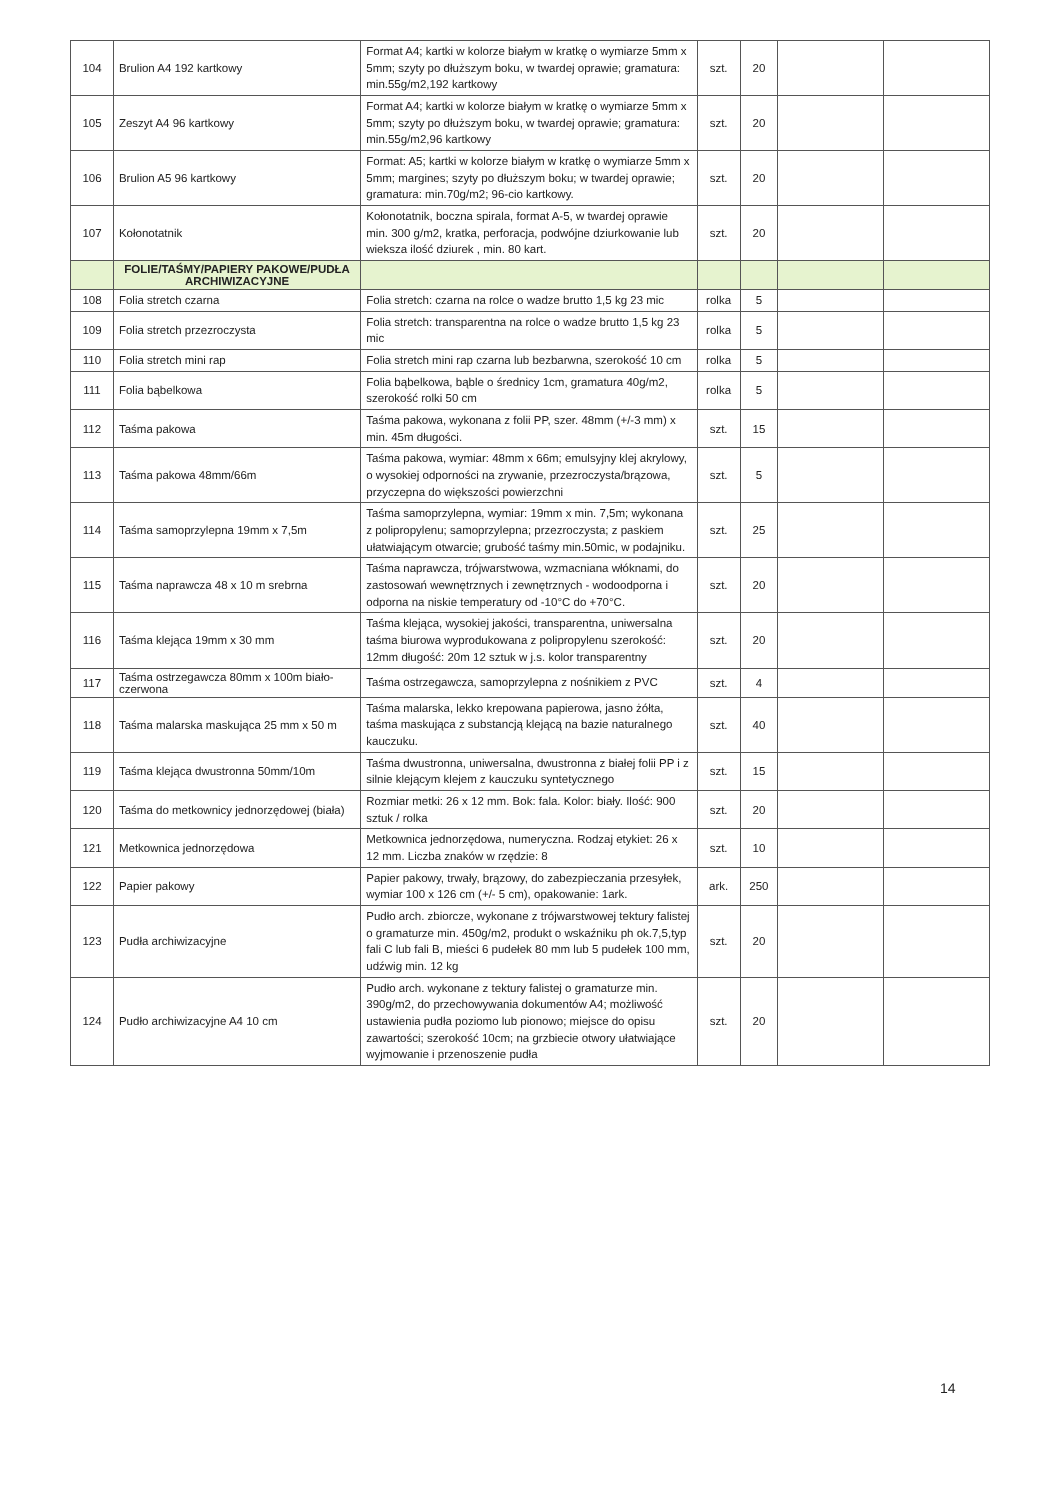| 104 | Brulion A4 192 kartkowy | Format A4; kartki w kolorze białym w kratkę o wymiarze 5mm x 5mm; szyty po dłuższym boku, w twardej oprawie; gramatura: min.55g/m2,192 kartkowy | szt. | 20 | | |
| 105 | Zeszyt A4 96 kartkowy | Format A4; kartki w kolorze białym w kratkę o wymiarze 5mm x 5mm; szyty po dłuższym boku, w twardej oprawie; gramatura: min.55g/m2,96 kartkowy | szt. | 20 | | |
| 106 | Brulion A5 96 kartkowy | Format: A5; kartki w kolorze białym w kratkę o wymiarze 5mm x 5mm; margines; szyty po dłuższym boku; w twardej oprawie; gramatura: min.70g/m2; 96-cio kartkowy. | szt. | 20 | | |
| 107 | Kołonotatnik | Kołonotatnik, boczna spirala, format A-5, w twardej oprawie min. 300 g/m2, kratka, perforacja, podwójne dziurkowanie lub wieksza ilość dziurek , min. 80 kart. | szt. | 20 | | |
| | FOLIE/TAŚMY/PAPIERY PAKOWE/PUDŁA ARCHIWIZACYJNE | | | | | |
| 108 | Folia stretch czarna | Folia stretch: czarna na rolce o wadze brutto 1,5 kg 23 mic | rolka | 5 | | |
| 109 | Folia stretch przezroczysta | Folia stretch: transparentna na rolce o wadze brutto 1,5 kg 23 mic | rolka | 5 | | |
| 110 | Folia stretch mini rap | Folia stretch mini rap czarna lub bezbarwna, szerokość 10 cm | rolka | 5 | | |
| 111 | Folia bąbelkowa | Folia bąbelkowa, bąble o średnicy 1cm, gramatura 40g/m2, szerokość rolki 50 cm | rolka | 5 | | |
| 112 | Taśma pakowa | Taśma pakowa, wykonana z folii PP, szer. 48mm (+/-3 mm) x min. 45m długości. | szt. | 15 | | |
| 113 | Taśma pakowa 48mm/66m | Taśma pakowa, wymiar: 48mm x 66m; emulsyjny klej akrylowy, o wysokiej odporności na zrywanie, przezroczysta/brązowa, przyczepna do większości powierzchni | szt. | 5 | | |
| 114 | Taśma samoprzylepna 19mm x 7,5m | Taśma samoprzylepna, wymiar: 19mm x min. 7,5m; wykonana z polipropylenu; samoprzylepna; przezroczysta; z paskiem ułatwiającym otwarcie; grubość taśmy min.50mic, w podajniku. | szt. | 25 | | |
| 115 | Taśma naprawcza 48 x 10 m srebrna | Taśma naprawcza, trójwarstwowa, wzmacniana włóknami, do zastosowań wewnętrznych i zewnętrznych - wodoodporna i odporna na niskie temperatury od -10°C do +70°C. | szt. | 20 | | |
| 116 | Taśma klejąca 19mm x 30 mm | Taśma klejąca, wysokiej jakości, transparentna, uniwersalna taśma biurowa wyprodukowana z polipropylenu szerokość: 12mm długość: 20m 12 sztuk w j.s. kolor transparentny | szt. | 20 | | |
| 117 | Taśma ostrzegawcza 80mm x 100m biało-czerwona | Taśma ostrzegawcza, samoprzylepna z nośnikiem z PVC | szt. | 4 | | |
| 118 | Taśma malarska maskująca 25 mm x 50 m | Taśma malarska, lekko krepowana papierowa, jasno żółta, taśma maskująca z substancją klejącą na bazie naturalnego kauczuku. | szt. | 40 | | |
| 119 | Taśma klejąca dwustronna 50mm/10m | Taśma dwustronna, uniwersalna, dwustronna z białej folii PP i z silnie klejącym klejem z kauczuku syntetycznego | szt. | 15 | | |
| 120 | Taśma do metkownicy jednorzędowej (biała) | Rozmiar metki: 26 x 12 mm. Bok: fala. Kolor: biały. Ilość: 900 sztuk / rolka | szt. | 20 | | |
| 121 | Metkownica jednorzędowa | Metkownica jednorzędowa, numeryczna. Rodzaj etykiet: 26 x 12 mm. Liczba znaków w rzędzie: 8 | szt. | 10 | | |
| 122 | Papier pakowy | Papier pakowy, trwały, brązowy, do zabezpieczania przesyłek, wymiar 100 x 126 cm (+/- 5 cm), opakowanie: 1ark. | ark. | 250 | | |
| 123 | Pudła archiwizacyjne | Pudło arch. zbiorcze, wykonane z trójwarstwowej tektury falistej o gramaturze min. 450g/m2, produkt o wskaźniku ph ok.7,5,typ fali C lub fali B, mieści 6 pudełek 80 mm lub 5 pudełek 100 mm, udźwig min. 12 kg | szt. | 20 | | |
| 124 | Pudło archiwizacyjne A4 10 cm | Pudło arch. wykonane z tektury falistej o gramaturze min. 390g/m2, do przechowywania dokumentów A4; możliwość ustawienia pudła poziomo lub pionowo; miejsce do opisu zawartości; szerokość 10cm; na grzbiecie otwory ułatwiające wyjmowanie i przenoszenie pudła | szt. | 20 | | |
14